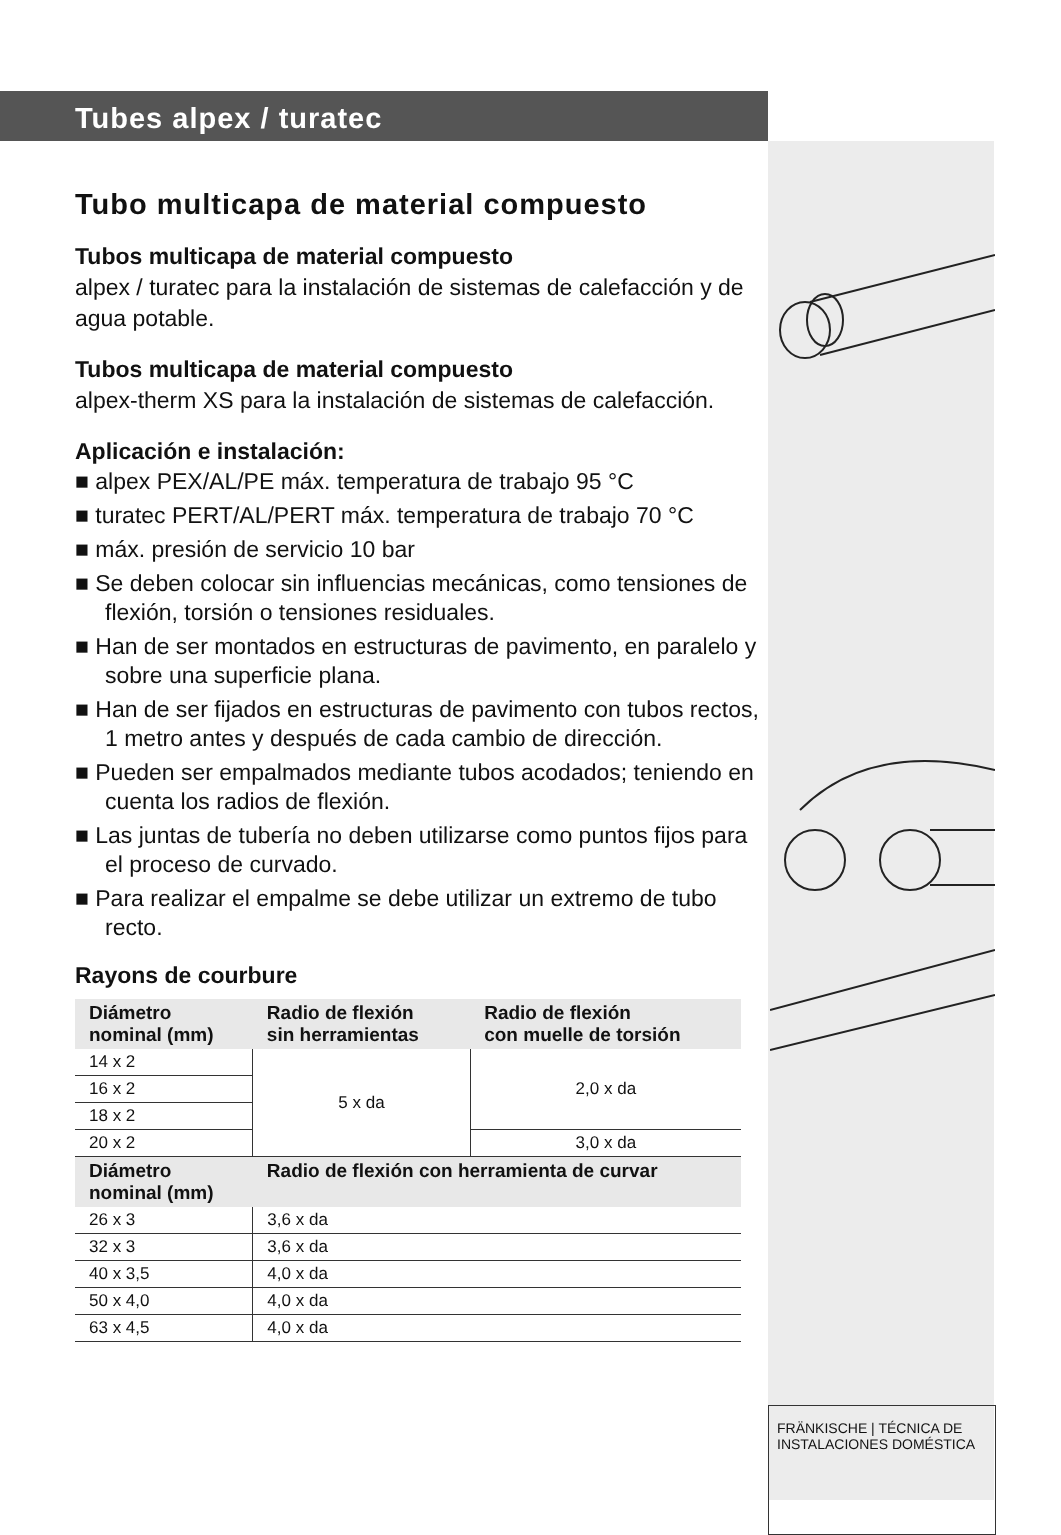Tubes alpex / turatec
Tubo multicapa de material compuesto
Tubos multicapa de material compuesto
alpex / turatec para la instalación de sistemas de calefacción y de agua potable.
Tubos multicapa de material compuesto
alpex-therm XS para la instalación de sistemas de calefacción.
Aplicación e instalación:
■ alpex PEX/AL/PE máx. temperatura de trabajo 95 °C
■ turatec PERT/AL/PERT máx. temperatura de trabajo 70 °C
■ máx. presión de servicio 10 bar
■ Se deben colocar sin influencias mecánicas, como tensiones de flexión, torsión o tensiones residuales.
■ Han de ser montados en estructuras de pavimento, en paralelo y sobre una superficie plana.
■ Han de ser fijados en estructuras de pavimento con tubos rectos, 1 metro antes y después de cada cambio de dirección.
■ Pueden ser empalmados mediante tubos acodados; teniendo en cuenta los radios de flexión.
■ Las juntas de tubería no deben utilizarse como puntos fijos para el proceso de curvado.
■ Para realizar el empalme se debe utilizar un extremo de tubo recto.
Rayons de courbure
| Diámetro nominal (mm) | Radio de flexión sin herramientas | Radio de flexión con muelle de torsión |
| --- | --- | --- |
| 14 x 2 | 5 x da | 2,0 x da |
| 16 x 2 | | |
| 18 x 2 | | |
| 20 x 2 | | 3,0 x da |
| Diámetro nominal (mm) | Radio de flexión con herramienta de curvar | |
| 26 x 3 | 3,6 x da | |
| 32 x 3 | 3,6 x da | |
| 40 x 3,5 | 4,0 x da | |
| 50 x 4,0 | 4,0 x da | |
| 63 x 4,5 | 4,0 x da | |
FRÄNKISCHE | TÉCNICA DE INSTALACIONES DOMÉSTICA